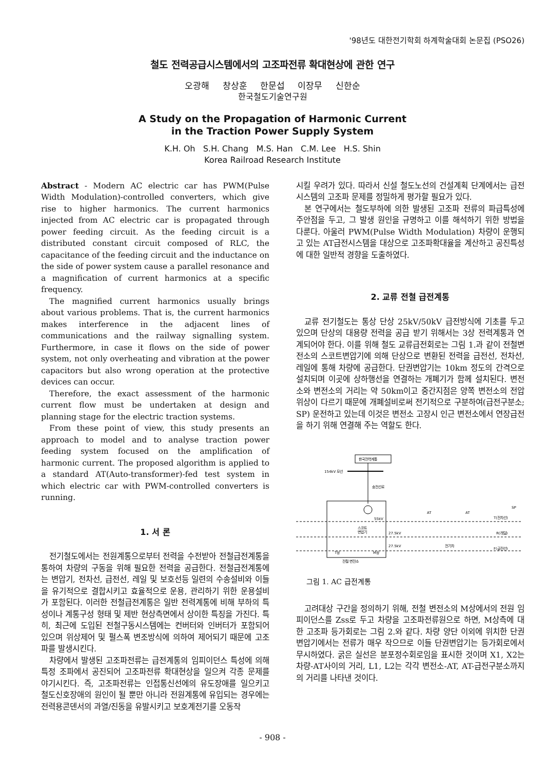'98년도 대한전기학회 하계학술대회 논문집 (PSO26)
철도 전력공급시스템에서의 고조파전류 확대현상에 관한 연구
오광해 창상훈 한문섭 이장무 신한순
한국철도기술연구원
A Study on the Propagation of Harmonic Current
in the Traction Power Supply System
K.H. Oh S.H. Chang M.S. Han C.M. Lee H.S. Shin
Korea Railroad Research Institute
Abstract - Modern AC electric car has PWM(Pulse Width Modulation)-controlled converters, which give rise to higher harmonics. The current harmonics injected from AC electric car is propagated through power feeding circuit. As the feeding circuit is a distributed constant circuit composed of RLC, the capacitance of the feeding circuit and the inductance on the side of power system cause a parallel resonance and a magnification of current harmonics at a specific frequency.
The magnified current harmonics usually brings about various problems. That is, the current harmonics makes interference in the adjacent lines of communications and the railway signalling system. Furthermore, in case it flows on the side of power system, not only overheating and vibration at the power capacitors but also wrong operation at the protective devices can occur.
Therefore, the exact assessment of the harmonic current flow must be undertaken at design and planning stage for the electric traction systems.
From these point of view, this study presents an approach to model and to analyse traction power feeding system focused on the amplification of harmonic current. The proposed algorithm is applied to a standard AT(Auto-transformer)-fed test system in which electric car with PWM-controlled converters is running.
1. 서 론
전기철도에서는 전원계통으로부터 전력을 수전받아 전철급전계통을 통하여 차량의 구동을 위해 필요한 전력을 공급한다. 전철급전계통에는 변압기, 전차선, 급전선, 레일 및 보호선등 일련의 수송설비와 이들을 유기적으로 결합시키고 효율적으로 운용, 관리하기 위한 운용설비가 포함된다. 이러한 전철급전계통은 일반 전력계통에 비해 부하의 특성이나 계통구성 형태 및 제반 현상측면에서 상이한 특징을 가진다. 특히, 최근에 도입된 전철구동시스템에는 컨버터와 인버터가 포함되어 있으며 위상제어 및 펄스폭 변조방식에 의하여 제어되기 때문에 고조파를 발생시킨다.
차량에서 발생된 고조파전류는 급전계통의 임피이던스 특성에 의해 특정 조파에서 공진되어 고조파전류 확대현상을 일으켜 각종 문제를 야기시킨다. 즉, 고조파전류는 인접통신선에의 유도장애를 일으키고 철도신호장애의 원인이 될 뿐만 아니라 전원계통에 유입되는 경우에는 전력용콘덴서의 과열/진동을 유발시키고 보호계전기를 오동작
시킬 우려가 있다. 따라서 신설 철도노선의 건설계획 단계에서는 급전시스템의 고조파 문제를 정밀하게 평가할 필요가 있다.
본 연구에서는 철도부하에 의한 발생된 고조파 전류의 파급특성에 주안점을 두고, 그 발생 원인을 규명하고 이를 해석하기 위한 방법을 다룬다. 아울러 PWM(Pulse Width Modulation) 차량이 운행되고 있는 AT급전시스템을 대상으로 고조파확대율을 계산하고 공진특성에 대한 일반적 경향을 도출하였다.
2. 교류 전철 급전계통
교류 전기철도는 통상 단상 25kV/50kV 급전방식에 기초를 두고 있으며 단상의 대용량 전력을 공급 받기 위해서는 3상 전력계통과 연계되어야 한다. 이를 위해 철도 교류급전회로는 그림 1.과 같이 전철변전소의 스코트변압기에 의해 단상으로 변환된 전력을 급전선, 전차선, 레일에 통해 차량에 공급한다. 단권변압기는 10km 정도의 간격으로 설치되며 이곳에 상하행선을 연결하는 개폐기가 함께 설치된다. 변전소와 변전소의 거리는 약 50km이고 중간지점은 양쪽 변전소의 전압위상이 다르기 때문에 개폐설비로써 전기적으로 구분하여(급전구분소; SP) 운전하고 있는데 이것은 변전소 고장시 인근 변전소에서 연장급전을 하기 위해 연결해 주는 역할도 한다.
한국전력계통
154kV 모선
송전선로
55kV
스코트
변압기
T상
M상
전철 변전소
27.5kV
27.5kV
AT
AT
전기차
T(전차선)
R(레일)
F(급전선)
SP
그림 1. AC 급전계통
고려대상 구간을 정의하기 위해, 전철 변전소의 M상에서의 전원 임피이던스를 Zss로 두고 차량을 고조파전류원으로 하면, M상측에 대한 고조파 등가회로는 그림 2.와 같다. 차량 양단 이외에 위치한 단권변압기에서는 전류가 매우 작으므로 이들 단권변압기는 등가회로에서 무시하였다. 굵은 실선은 분포정수회로임을 표시한 것이며 X1, X2는 차량-AT사이의 거리, L1, L2는 각각 변전소-AT, AT-급전구분소까지의 거리를 나타낸 것이다.
- 908 -